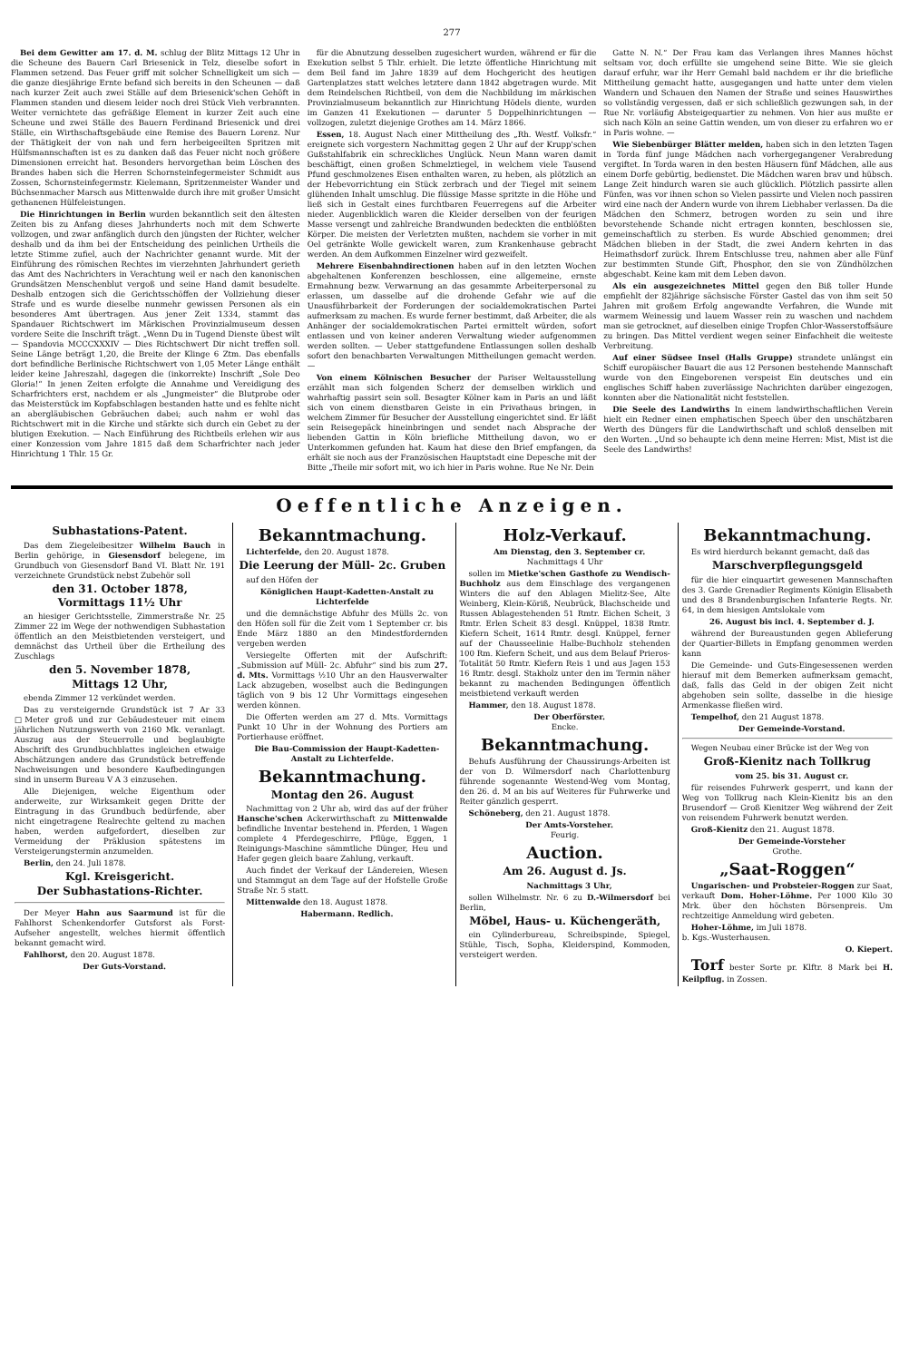277
Bei dem Gewitter am 17. d. M. schlug der Blitz Mittags 12 Uhr in die Scheune des Bauern Carl Briesenick in Telz, dieselbe sofort in Flammen setzend. Das Feuer griff mit solcher Schnelligkeit um sich — die ganze diesjährige Ernte befand sich bereits in den Scheunen — daß nach kurzer Zeit auch zwei Ställe auf dem Briesenick'schen Gehöft in Flammen standen und diesem leider noch drei Stück Vieh verbrannten. Weiter vernichtete das gefräßige Element in kurzer Zeit auch eine Scheune und zwei Ställe des Bauern Ferdinand Briesenick und drei Ställe, ein Wirthschaftsgebäude eine Remise des Bauern Lorenz. Nur der Thätigkeit der von nah und fern herbeigeeilten Spritzen mit Hülfsmannschaften ist es zu danken daß das Feuer nicht noch größere Dimensionen erreicht hat. Besonders hervorgethan beim Löschen des Brandes haben sich die Herren Schornsteinfegermeister Schmidt aus Zossen, Schornsteinfegermstr. Kielemann, Spritzenmeister Wander und Büchsenmacher Marsch aus Mittenwalde durch ihre mit großer Umsicht gethanenen Hülfeleistungen.
Die Hinrichtungen in Berlin wurden bekanntlich seit den ältesten Zeiten bis zu Anfang dieses Jahrhunderts noch mit dem Schwerte vollzogen, und zwar anfänglich durch den jüngsten der Richter, welcher deshalb und da ihm bei der Entscheidung des peinlichen Urtheils die letzte Stimme zufiel, auch der Nachrichter genannt wurde. Mit der Einführung des römischen Rechtes im vierzehnten Jahrhundert gerieth das Amt des Nachrichters in Verachtung weil er nach den kanonischen Grundsätzen Menschenblut vergoß und seine Hand damit besudelte. Deshalb entzogen sich die Gerichtsschöffen der Vollziehung dieser Strafe und es wurde dieselbe nunmehr gewissen Personen als ein besonderes Amt übertragen. Aus jener Zeit 1334, stammt das Spandauer Richtschwert im Märkischen Provinzialmuseum dessen vordere Seite die Inschrift trägt. „Wenn Du in Tugend Dienste übest wilt — Spandovia MCCCXXXIV — Dies Richtschwert Dir nicht treffen soll. Seine Länge beträgt 1,20, die Breite der Klinge 6 Ztm. Das ebenfalls dort befindliche Berlinische Richtschwert von 1,05 Meter Länge enthält leider keine Jahreszahl, dagegen die (inkorrekte) Inschrift „Sole Deo Gloria!“ In jenen Zeiten erfolgte die Annahme und Vereidigung des Scharfrichters erst, nachdem er als „Jungmeister“ die Blutprobe oder das Meisterstück im Kopfabschlagen bestanden hatte und es fehlte nicht an abergläubischen Gebräuchen dabei; auch nahm er wohl das Richtschwert mit in die Kirche und stärkte sich durch ein Gebet zu der blutigen Exekution. — Nach Einführung des Richtbeils erlehen wir aus einer Konzession vom Jahre 1815 daß dem Scharfrichter nach jeder Hinrichtung 1 Thlr. 15 Gr.
für die Abnutzung desselben zugesichert wurden, während er für die Exekution selbst 5 Thlr. erhielt. Die letzte öffentliche Hinrichtung mit dem Beil fand im Jahre 1839 auf dem Hochgericht des heutigen Gartenplatzes statt welches letztere dann 1842 abgetragen wurde. Mit dem Reindelschen Richtbeil, von dem die Nachbildung im märkischen Provinzialmuseum bekanntlich zur Hinrichtung Hödels diente, wurden im Ganzen 41 Exekutionen — darunter 5 Doppelhinrichtungen — vollzogen, zuletzt diejenige Grothes am 14. März 1866.
Essen, 18. August Nach einer Mittheilung des „Rh. Westf. Volksfr.“ ereignete sich vorgestern Nachmittag gegen 2 Uhr auf der Krupp'schen Gußstahlfabrik ein schreckliches Unglück. Neun Mann waren damit beschäftigt, einen großen Schmelztiegel, in welchem viele Tausend Pfund geschmolzenes Eisen enthalten waren, zu heben, als plötzlich an der Hebevorrichtung ein Stück zerbrach und der Tiegel mit seinem glühenden Inhalt umschlug. Die flüssige Masse spritzte in die Höhe und ließ sich in Gestalt eines furchtbaren Feuerregens auf die Arbeiter nieder. Augenblicklich waren die Kleider derselben von der feurigen Masse versengt und zahlreiche Brandwunden bedeckten die entblößten Körper. Die meisten der Verletzten mußten, nachdem sie vorher in mit Oel getränkte Wolle gewickelt waren, zum Krankenhause gebracht werden. An dem Aufkommen Einzelner wird gezweifelt.
Mehrere Eisenbahndirectionen haben auf in den letzten Wochen abgehaltenen Konferenzen beschlossen, eine allgemeine, ernste Ermahnung bezw. Verwarnung an das gesammte Arbeiterpersonal zu erlassen, um dasselbe auf die drohende Gefahr wie auf die Unausführbarkeit der Forderungen der socialdemokratischen Partei aufmerksam zu machen. Es wurde ferner bestimmt, daß Arbeiter, die als Anhänger der socialdemokratischen Partei ermittelt würden, sofort entlassen und von keiner anderen Verwaltung wieder aufgenommen werden sollten. — Ueber stattgefundene Entlassungen sollen deshalb sofort den benachbarten Verwaltungen Mittheilungen gemacht werden. —
Von einem Kölnischen Besucher der Pariser Weltausstellung erzählt man sich folgenden Scherz der demselben wirklich und wahrhaftig passirt sein soll. Besagter Kölner kam in Paris an und läßt sich von einem dienstbaren Geiste in ein Privathaus bringen, in welchem Zimmer für Besucher der Ausstellung eingerichtet sind. Er läßt sein Reisegepäck hineinbringen und sendet nach Absprache der liebenden Gattin in Köln briefliche Mittheilung davon, wo er Unterkommen gefunden hat. Kaum hat diese den Brief empfangen, da erhält sie noch aus der Französischen Hauptstadt eine Depesche mit der Bitte „Theile mir sofort mit, wo ich hier in Paris wohne. Rue Ne Nr. Dein
Gatte N. N.“ Der Frau kam das Verlangen ihres Mannes höchst seltsam vor, doch erfüllte sie umgehend seine Bitte. Wie sie gleich darauf erfuhr, war ihr Herr Gemahl bald nachdem er ihr die briefliche Mittheilung gemacht hatte, ausgegangen und hatte unter dem vielen Wandern und Schauen den Namen der Straße und seines Hauswirthes so vollständig vergessen, daß er sich schließlich gezwungen sah, in der Rue Nr. vorläufig Absteigequartier zu nehmen. Von hier aus mußte er sich nach Köln an seine Gattin wenden, um von dieser zu erfahren wo er in Paris wohne. —
Wie Siebenbürger Blätter melden, haben sich in den letzten Tagen in Torda fünf junge Mädchen nach vorhergegangener Verabredung vergiftet. In Torda waren in den besten Häusern fünf Mädchen, alle aus einem Dorfe gebürtig, bedienstet. Die Mädchen waren brav und hübsch. Lange Zeit hindurch waren sie auch glücklich. Plötzlich passirte allen Fünfen, was vor ihnen schon so Vielen passirte und Vielen noch passiren wird eine nach der Andern wurde von ihrem Liebhaber verlassen. Da die Mädchen den Schmerz, betrogen worden zu sein und ihre bevorstehende Schande nicht ertragen konnten, beschlossen sie, gemeinschaftlich zu sterben. Es wurde Abschied genommen; drei Mädchen blieben in der Stadt, die zwei Andern kehrten in das Heimathsdorf zurück. Ihrem Entschlusse treu, nahmen aber alle Fünf zur bestimmten Stunde Gift, Phosphor, den sie von Zündhölzchen abgeschabt. Keine kam mit dem Leben davon.
Als ein ausgezeichnetes Mittel gegen den Biß toller Hunde empfiehlt der 82jährige sächsische Förster Gastel das von ihm seit 50 Jahren mit großem Erfolg angewandte Verfahren, die Wunde mit warmem Weinessig und lauem Wasser rein zu waschen und nachdem man sie getrocknet, auf dieselben einige Tropfen Chlor-Wasserstoffsäure zu bringen. Das Mittel verdient wegen seiner Einfachheit die weiteste Verbreitung.
Auf einer Südsee Insel (Halls Gruppe) strandete unlängst ein Schiff europäischer Bauart die aus 12 Personen bestehende Mannschaft wurde von den Eingeborenen verspeist Ein deutsches und ein englisches Schiff haben zuverlässige Nachrichten darüber eingezogen, konnten aber die Nationalität nicht feststellen.
Die Seele des Landwirths In einem landwirthschaftlichen Verein hielt ein Redner einen emphatischen Speech über den unschätzbaren Werth des Düngers für die Landwirthschaft und schloß denselben mit den Worten. „Und so behaupte ich denn meine Herren: Mist, Mist ist die Seele des Landwirths!
Oeffentliche Anzeigen.
Subhastations-Patent.
Das dem Ziegeleibesitzer Wilhelm Bauch in Berlin gehörige, in Giesensdorf belegene, im Grundbuch von Giesensdorf Band VI. Blatt Nr. 191 verzeichnete Grundstück nebst Zubehör soll
den 31. October 1878,
Vormittags 11½ Uhr
an hiesiger Gerichtsstelle, Zimmerstraße Nr. 25 Zimmer 22 im Wege der nothwendigen Subhastation öffentlich an den Meistbietenden versteigert, und demnächst das Urtheil über die Ertheilung des Zuschlags
den 5. November 1878,
Mittags 12 Uhr,
ebenda Zimmer 12 verkündet werden.
Das zu versteigernde Grundstück ist 7 Ar 33 □Meter groß und zur Gebäudesteuer mit einem jährlichen Nutzungswerth von 2160 Mk. veranlagt. Auszug aus der Steuerrolle und beglaubigte Abschrift des Grundbuchblattes ingleichen etwaige Abschätzungen andere das Grundstück betreffende Nachweisungen und besondere Kaufbedingungen sind in unserm Bureau V A 3 einzusehen.
Alle Diejenigen, welche Eigenthum oder anderweite, zur Wirksamkeit gegen Dritte der Eintragung in das Grundbuch bedürfende, aber nicht eingetragene Realrechte geltend zu machen haben, werden aufgefordert, dieselben zur Vermeidung der Präklusion spätestens im Versteigerungstermin anzumelden.
Berlin, den 24. Juli 1878.
Kgl. Kreisgericht.
Der Subhastations-Richter.
Der Meyer Hahn aus Saarmund ist für die Fahlhorst Schenkendorfer Gutsforst als Forst-Aufseher angestellt, welches hiermit öffentlich bekannt gemacht wird.
Fahlhorst, den 20. August 1878.
Der Guts-Vorstand.
Bekanntmachung.
Lichterfelde, den 20. August 1878.
Die Leerung der Müll- 2c. Gruben
auf den Höfen der
Königlichen Haupt-Kadetten-Anstalt zu Lichterfelde
und die demnächstige Abfuhr des Mülls 2c. von den Höfen soll für die Zeit vom 1 September cr. bis Ende März 1880 an den Mindestfordernden vergeben werden
Versiegelte Offerten mit der Aufschrift: „Submission auf Müll- 2c. Abfuhr“ sind bis zum 27. d. Mts. Vormittags ½10 Uhr an den Hausverwalter Lack abzugeben, woselbst auch die Bedingungen täglich von 9 bis 12 Uhr Vormittags eingesehen werden können.
Die Offerten werden am 27 d. Mts. Vormittags Punkt 10 Uhr in der Wohnung des Portiers am Portierhause eröffnet.
Die Bau-Commission der Haupt-Kadetten-Anstalt zu Lichterfelde.
Bekanntmachung.
Montag den 26. August
Nachmittag von 2 Uhr ab, wird das auf der früher Hansche'schen Ackerwirthschaft zu Mittenwalde befindliche Inventar bestehend in. Pferden, 1 Wagen complete 4 Pferdegeschirre, Pflüge, Eggen, 1 Reinigungs-Maschine sämmtliche Dünger, Heu und Hafer gegen gleich baare Zahlung, verkauft.
Auch findet der Verkauf der Ländereien, Wiesen und Stammgut an dem Tage auf der Hofstelle Große Straße Nr. 5 statt.
Mittenwalde den 18. August 1878.
Habermann. Redlich.
Holz-Verkauf.
Am Dienstag, den 3. September cr.
Nachmittags 4 Uhr
sollen im Mietke'schen Gasthofe zu Wendisch-Buchholz aus dem Einschlage des vergangenen Winters die auf den Ablagen Mielitz-See, Alte Weinberg, Klein-Köriß, Neubrück, Blachscheide und Russen Ablagestehenden 51 Rmtr. Eichen Scheit, 3 Rmtr. Erlen Scheit 83 desgl. Knüppel, 1838 Rmtr. Kiefern Scheit, 1614 Rmtr. desgl. Knüppel, ferner auf der Chausseelinie Halbe-Buchholz stehenden 100 Rm. Kiefern Scheit, und aus dem Belauf Prieros-Totalität 50 Rmtr. Kiefern Reis 1 und aus Jagen 153 16 Rmtr. desgl. Stakholz unter den im Termin näher bekannt zu machenden Bedingungen öffentlich meistbietend verkauft werden
Hammer, den 18. August 1878.
Der Oberförster.
Encke.
Bekanntmachung.
Behufs Ausführung der Chaussirungs-Arbeiten ist der von D. Wilmersdorf nach Charlottenburg führende sogenannte Westend-Weg vom Montag, den 26. d. M an bis auf Weiteres für Fuhrwerke und Reiter gänzlich gesperrt.
Schöneberg, den 21. August 1878.
Der Amts-Vorsteher.
Feurig.
Auction.
Am 26. August d. Js.
Nachmittags 3 Uhr,
sollen Wilhelmstr. Nr. 6 zu D.-Wilmersdorf bei Berlin,
Möbel, Haus- u. Küchengeräth,
ein Cylinderbureau, Schreibspinde, Spiegel, Stühle, Tisch, Sopha, Kleiderspind, Kommoden, versteigert werden.
Bekanntmachung.
Es wird hierdurch bekannt gemacht, daß das
Marschverpflegungsgeld
für die hier einquartirt gewesenen Mannschaften des 3. Garde Grenadier Regiments Königin Elisabeth und des 8 Brandenburgischen Infanterie Regts. Nr. 64, in dem hiesigen Amtslokale vom
26. August bis incl. 4. September d. J.
während der Bureaustunden gegen Ablieferung der Quartier-Billets in Empfang genommen werden kann
Die Gemeinde- und Guts-Eingesessenen werden hierauf mit dem Bemerken aufmerksam gemacht, daß, falls das Geld in der obigen Zeit nicht abgehoben sein sollte, dasselbe in die hiesige Armenkasse fließen wird.
Tempelhof, den 21 August 1878.
Der Gemeinde-Vorstand.
Wegen Neubau einer Brücke ist der Weg von
Groß-Kienitz nach Tollkrug
vom 25. bis 31. August cr.
für reisendes Fuhrwerk gesperrt, und kann der Weg von Tollkrug nach Klein-Kienitz bis an den Brusendorf — Groß Kienitzer Weg während der Zeit von reisendem Fuhrwerk benutzt werden.
Groß-Kienitz den 21. August 1878.
Der Gemeinde-Vorsteher
Grothe.
„Saat-Roggen“
Ungarischen- und Probsteier-Roggen zur Saat, verkauft Dom. Hoher-Löhme. Per 1000 Kilo 30 Mrk. über den höchsten Börsenpreis. Um rechtzeitige Anmeldung wird gebeten.
Hoher-Löhme, im Juli 1878.
b. Kgs.-Wusterhausen.
O. Kiepert.
Torf bester Sorte pr. Klftr. 8 Mark bei H. Keilpflug. in Zossen.